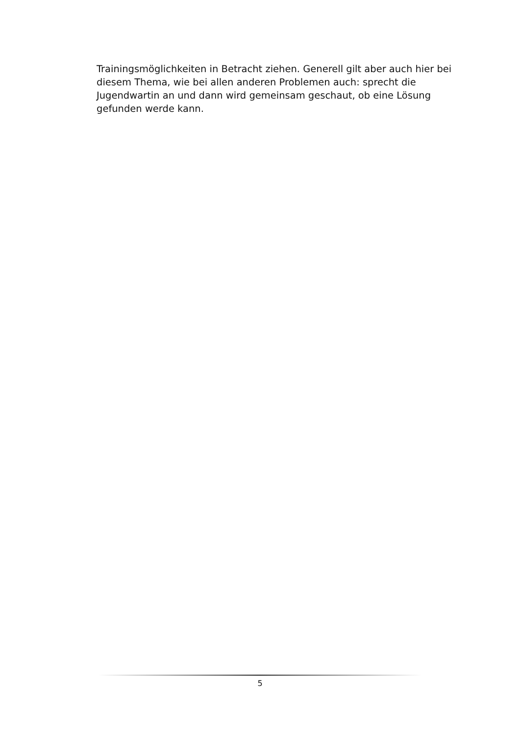Trainingsmöglichkeiten in Betracht ziehen. Generell gilt aber auch hier bei diesem Thema, wie bei allen anderen Problemen auch: sprecht die Jugendwartin an und dann wird gemeinsam geschaut, ob eine Lösung gefunden werde kann.
5